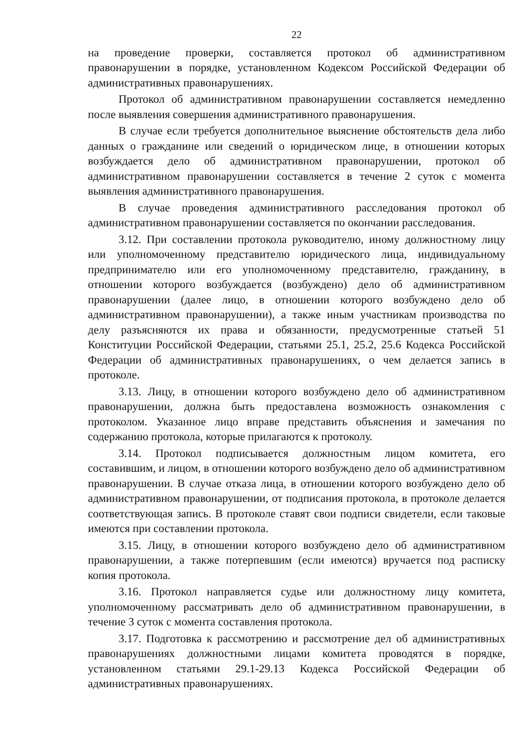22
на проведение проверки, составляется протокол об административном правонарушении в порядке, установленном Кодексом Российской Федерации об административных правонарушениях.
Протокол об административном правонарушении составляется немедленно после выявления совершения административного правонарушения.
В случае если требуется дополнительное выяснение обстоятельств дела либо данных о гражданине или сведений о юридическом лице, в отношении которых возбуждается дело об административном правонарушении, протокол об административном правонарушении составляется в течение 2 суток с момента выявления административного правонарушения.
В случае проведения административного расследования протокол об административном правонарушении составляется по окончании расследования.
3.12. При составлении протокола руководителю, иному должностному лицу или уполномоченному представителю юридического лица, индивидуальному предпринимателю или его уполномоченному представителю, гражданину, в отношении которого возбуждается (возбуждено) дело об административном правонарушении (далее лицо, в отношении которого возбуждено дело об административном правонарушении), а также иным участникам производства по делу разъясняются их права и обязанности, предусмотренные статьей 51 Конституции Российской Федерации, статьями 25.1, 25.2, 25.6 Кодекса Российской Федерации об административных правонарушениях, о чем делается запись в протоколе.
3.13. Лицу, в отношении которого возбуждено дело об административном правонарушении, должна быть предоставлена возможность ознакомления с протоколом. Указанное лицо вправе представить объяснения и замечания по содержанию протокола, которые прилагаются к протоколу.
3.14. Протокол подписывается должностным лицом комитета, его составившим, и лицом, в отношении которого возбуждено дело об административном правонарушении. В случае отказа лица, в отношении которого возбуждено дело об административном правонарушении, от подписания протокола, в протоколе делается соответствующая запись. В протоколе ставят свои подписи свидетели, если таковые имеются при составлении протокола.
3.15. Лицу, в отношении которого возбуждено дело об административном правонарушении, а также потерпевшим (если имеются) вручается под расписку копия протокола.
3.16. Протокол направляется судье или должностному лицу комитета, уполномоченному рассматривать дело об административном правонарушении, в течение 3 суток с момента составления протокола.
3.17. Подготовка к рассмотрению и рассмотрение дел об административных правонарушениях должностными лицами комитета проводятся в порядке, установленном статьями 29.1-29.13 Кодекса Российской Федерации об административных правонарушениях.